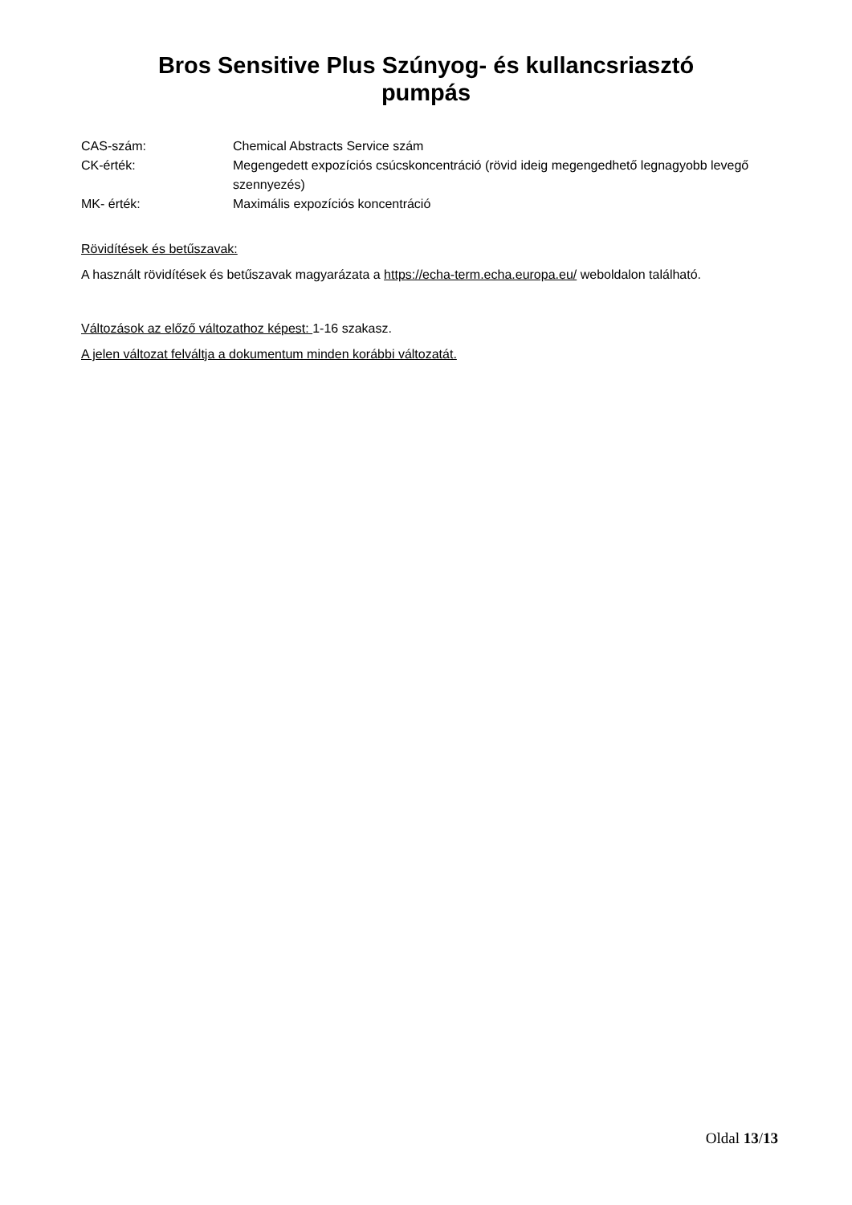Bros Sensitive Plus Szúnyog- és kullancsriasztó
pumpás
CAS-szám: Chemical Abstracts Service szám
CK-érték: Megengedett expozíciós csúcskoncentráció (rövid ideig megengedhető legnagyobb levegő szennyezés)
MK- érték: Maximális expozíciós koncentráció
Rövidítések és betűszavak:
A használt rövidítések és betűszavak magyarázata a https://echa-term.echa.europa.eu/ weboldalon található.
Változások az előző változathoz képest: 1-16 szakasz.
A jelen változat felváltja a dokumentum minden korábbi változatát.
Oldal 13/13